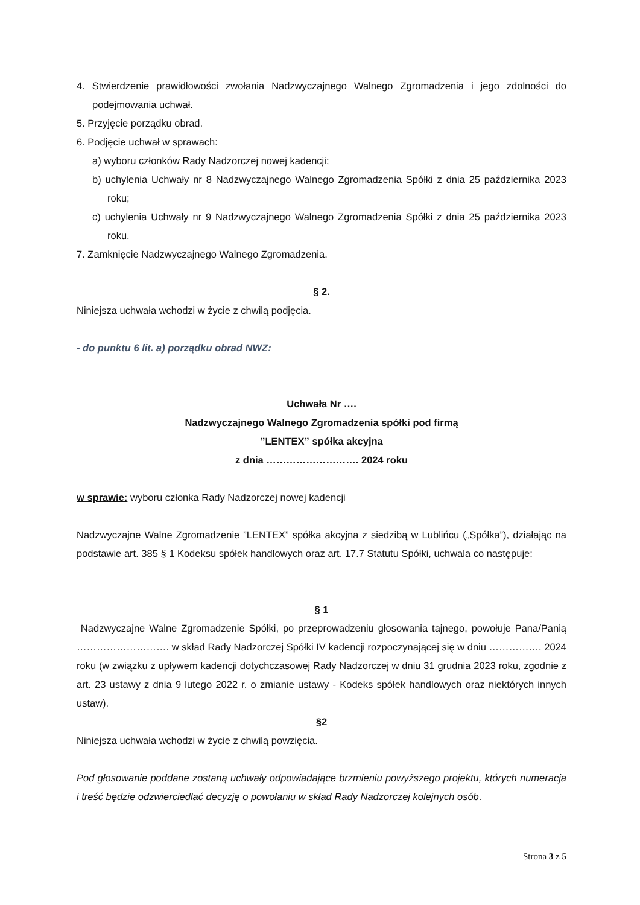4. Stwierdzenie prawidłowości zwołania Nadzwyczajnego Walnego Zgromadzenia i jego zdolności do podejmowania uchwał.
5. Przyjęcie porządku obrad.
6. Podjęcie uchwał w sprawach:
a) wyboru członków Rady Nadzorczej nowej kadencji;
b) uchylenia Uchwały nr 8 Nadzwyczajnego Walnego Zgromadzenia Spółki z dnia 25 października 2023 roku;
c) uchylenia Uchwały nr 9 Nadzwyczajnego Walnego Zgromadzenia Spółki z dnia 25 października 2023 roku.
7. Zamknięcie Nadzwyczajnego Walnego Zgromadzenia.
§ 2.
Niniejsza uchwała wchodzi w życie z chwilą podjęcia.
- do punktu 6 lit. a) porządku obrad NWZ:
Uchwała Nr ….
Nadzwyczajnego Walnego Zgromadzenia spółki pod firmą
”LENTEX” spółka akcyjna
z dnia ………………………. 2024 roku
w sprawie: wyboru członka Rady Nadzorczej nowej kadencji
Nadzwyczajne Walne Zgromadzenie ”LENTEX” spółka akcyjna z siedzibą w Lublińcu („Spółka”), działając na podstawie art. 385 § 1 Kodeksu spółek handlowych oraz art. 17.7 Statutu Spółki, uchwala co następuje:
§ 1
Nadzwyczajne Walne Zgromadzenie Spółki, po przeprowadzeniu głosowania tajnego, powołuje Pana/Panią ………………………. w skład Rady Nadzorczej Spółki IV kadencji rozpoczynającej się w dniu ……………. 2024 roku (w związku z upływem kadencji dotychczasowej Rady Nadzorczej w dniu 31 grudnia 2023 roku, zgodnie z art. 23 ustawy z dnia 9 lutego 2022 r. o zmianie ustawy - Kodeks spółek handlowych oraz niektórych innych ustaw).
§2
Niniejsza uchwała wchodzi w życie z chwilą powzięcia.
Pod głosowanie poddane zostaną uchwały odpowiadające brzmieniu powyższego projektu, których numeracja i treść będzie odzwierciedlać decyzję o powołaniu w skład Rady Nadzorczej kolejnych osób.
Strona 3 z 5